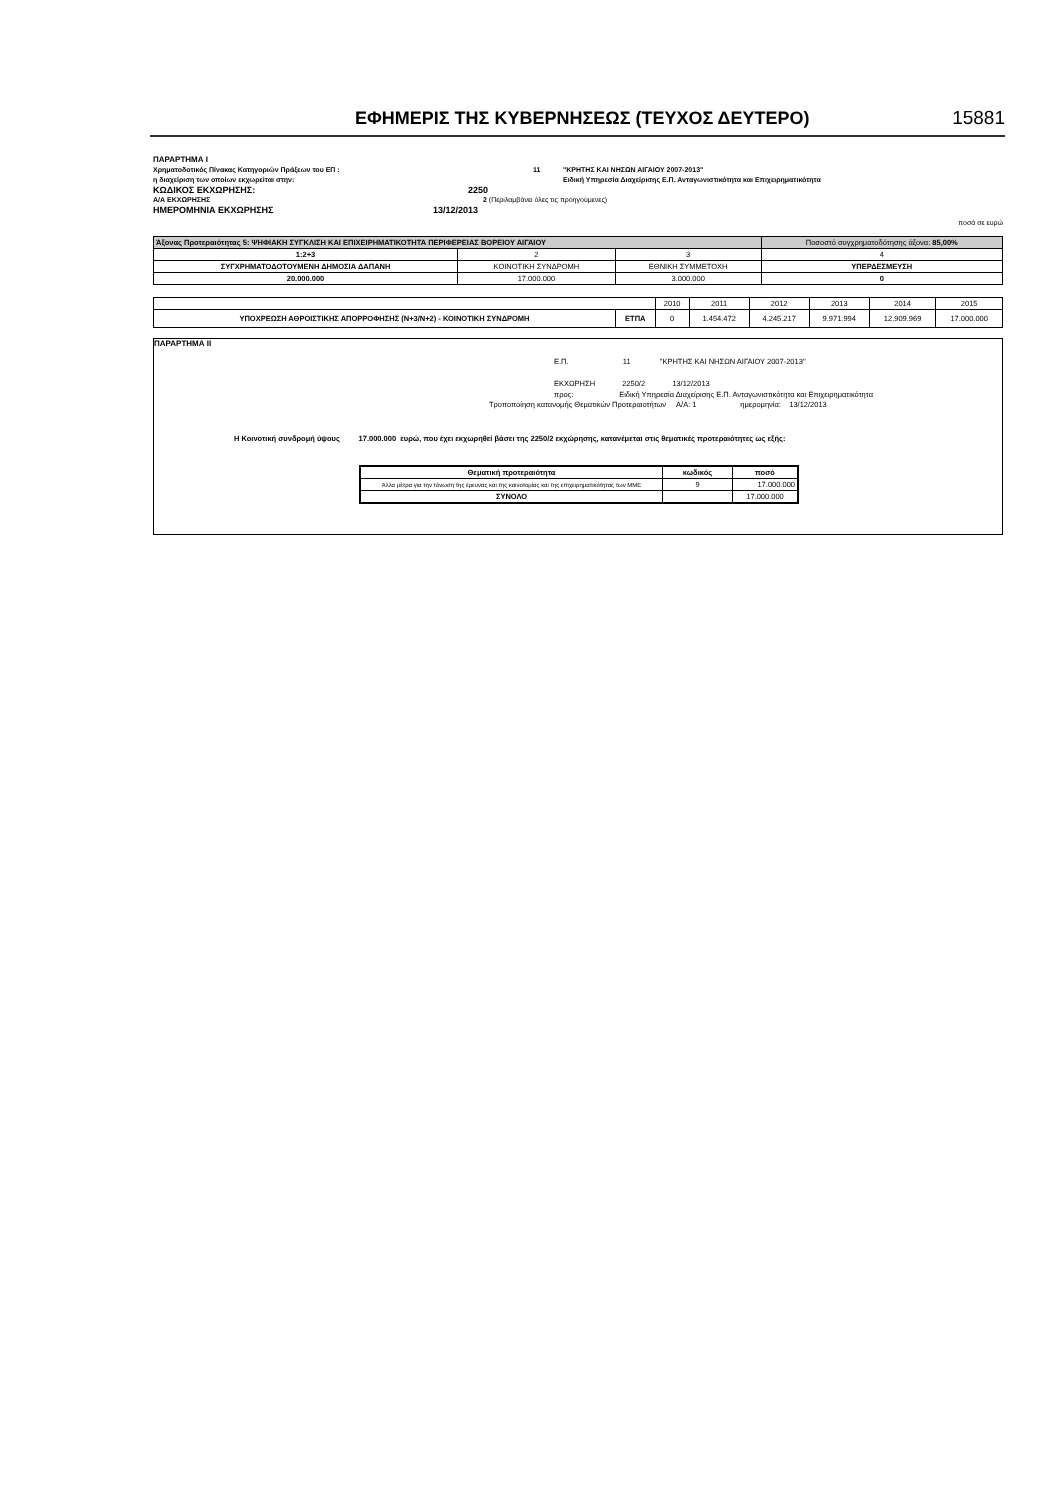ΕΦΗΜΕΡΙΣ ΤΗΣ ΚΥΒΕΡΝΗΣΕΩΣ (ΤΕΥΧΟΣ ΔΕΥΤΕΡΟ) 15881
ΠΑΡΑΡΤΗΜΑ I
Χρηματοδοτικός Πίνακας Κατηγοριών Πράξεων του ΕΠ : 11 "ΚΡΗΤΗΣ ΚΑΙ ΝΗΣΩΝ ΑΙΓΑΙΟΥ 2007-2013"
η διαχείριση των οποίων εκχωρείται στην: Ειδική Υπηρεσία Διαχείρισης Ε.Π. Ανταγωνιστικότητα και Επιχειρηματικότητα
ΚΩΔΙΚΟΣ ΕΚΧΩΡΗΣΗΣ: 2250
Α/Α ΕΚΧΩΡΗΣΗΣ 2 (Περιλαμβάνει όλες τις προηγούμενες)
ΗΜΕΡΟΜΗΝΙΑ ΕΚΧΩΡΗΣΗΣ 13/12/2013
ποσά σε ευρώ
| Άξονας Προτεραιότητας 5: ΨΗΦΙΑΚΗ ΣΥΓΚΛΙΣΗ ΚΑΙ ΕΠΙΧΕΙΡΗΜΑΤΙΚΟΤΗΤΑ ΠΕΡΙΦΕΡΕΙΑΣ ΒΟΡΕΙΟΥ ΑΙΓΑΙΟΥ | | | Ποσοστό συγχρηματοδότησης άξονα: 85,00% |
| 1:2+3 | 2 | 3 | 4 |
| ΣΥΓΧΡΗΜΑΤΟΔΟΤΟΥΜΕΝΗ ΔΗΜΟΣΙΑ ΔΑΠΑΝΗ | ΚΟΙΝΟΤΙΚΗ ΣΥΝΔΡΟΜΗ | ΕΘΝΙΚΗ ΣΥΜΜΕΤΟΧΗ | ΥΠΕΡΔΕΣΜΕΥΣΗ |
| 20.000.000 | 17.000.000 | 3.000.000 | 0 |
| | | 2010 | 2011 | 2012 | 2013 | 2014 | 2015 |
| ΥΠΟΧΡΕΩΣΗ ΑΘΡΟΙΣΤΙΚΗΣ ΑΠΟΡΡΟΦΗΣΗΣ (Ν+3/Ν+2) - ΚΟΙΝΟΤΙΚΗ ΣΥΝΔΡΟΜΗ | ΕΤΠΑ | 0 | 1.454.472 | 4.245.217 | 9.971.994 | 12.909.969 | 17.000.000 |
ΠΑΡΑΡΤΗΜΑ II
Ε.Π. 11 "ΚΡΗΤΗΣ ΚΑΙ ΝΗΣΩΝ ΑΙΓΑΙΟΥ 2007-2013"
ΕΚΧΩΡΗΣΗ 2250/2 13/12/2013
προς: Ειδική Υπηρεσία Διαχείρισης Ε.Π. Ανταγωνιστικότητα και Επιχειρηματικότητα
Τροποποίηση κατανομής Θεματικών Προτεραιοτήτων Α/Α: 1 ημερομηνία: 13/12/2013
Η Κοινοτική συνδρομή ύψους 17.000.000 ευρώ, που έχει εκχωρηθεί βάσει της 2250/2 εκχώρησης, κατανέμεται στις θεματικές προτεραιότητες ως εξής:
| Θεματική προτεραιότητα | κωδικός | ποσό |
| --- | --- | --- |
| Άλλα μέτρα για την τόνωση της έρευνας και της καινοτομίας και της επιχειρηματικότητας των ΜΜΕ | 9 | 17.000.000 |
| ΣΥΝΟΛΟ | | 17.000.000 |